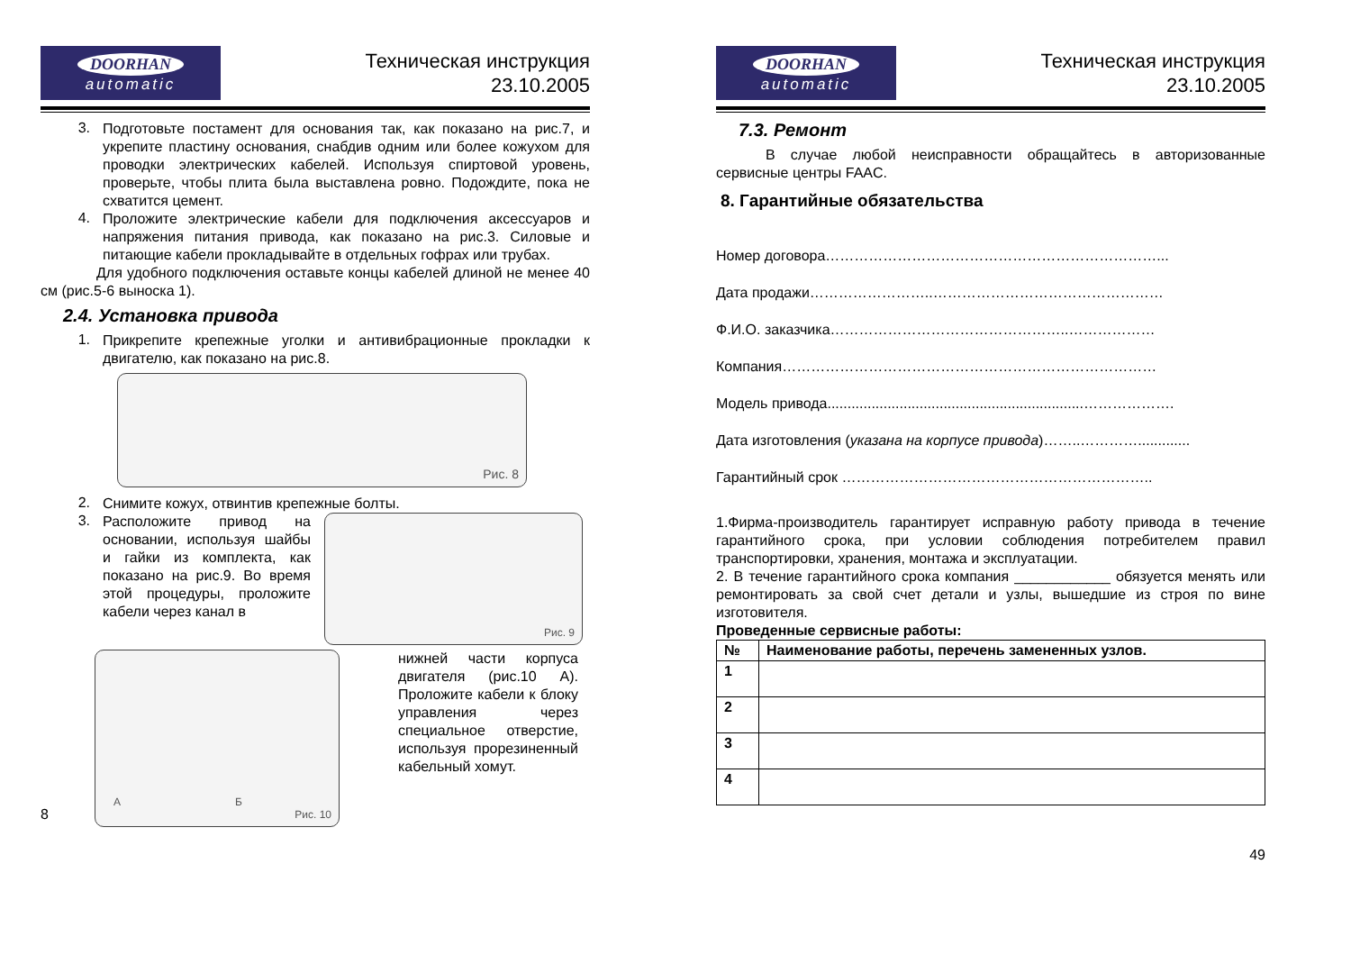DOORHAN
automatic
Техническая инструкция
23.10.2005
3.
Подготовьте постамент для основания так, как показано на рис.7, и укрепите пластину основания, снабдив одним или более кожухом для проводки электрических кабелей. Используя спиртовой уровень, проверьте, чтобы плита была выставлена ровно. Подождите, пока не схватится цемент.
4.
Проложите электрические кабели для подключения аксессуаров и напряжения питания привода, как показано на рис.3. Силовые и питающие кабели прокладывайте в отдельных гофрах или трубах.
Для удобного подключения оставьте концы кабелей длиной не менее 40 см (рис.5-6 выноска 1).
2.4. Установка привода
1.
Прикрепите крепежные уголки и антивибрационные прокладки к двигателю, как показано на рис.8.
Рис. 8
2.
Снимите кожух, отвинтив крепежные болты.
3.
Расположите привод на основании, используя шайбы и гайки из комплекта, как показано на рис.9. Во время этой процедуры, проложите кабели через канал в
Рис. 9
8
А Б
Рис. 10
нижней части корпуса двигателя (рис.10 А). Проложите кабели к блоку управления через специальное отверстие, используя прорезиненный кабельный хомут.
DOORHAN
automatic
Техническая инструкция
23.10.2005
7.3. Ремонт
В случае любой неисправности обращайтесь в авторизованные сервисные центры FAAC.
8. Гарантийные обязательства
Номер договора……………………………………………………………...
Дата продажи……………………..…………………………………………
Ф.И.О. заказчика…………………………………………..………………
Компания……………………………………………………………………
Модель привода................................................................……………….
Дата изготовления (указана на корпусе привода)……..………….............
Гарантийный срок ………………………………………………………..
1.Фирма-производитель гарантирует исправную работу привода в течение гарантийного срока, при условии соблюдения потребителем правил транспортировки, хранения, монтажа и эксплуатации.
2. В течение гарантийного срока компания ____________ обязуется менять или ремонтировать за свой счет детали и узлы, вышедшие из строя по вине изготовителя.
Проведенные сервисные работы:
| № | Наименование работы, перечень замененных узлов. |
| --- | --- |
| 1 | |
| 2 | |
| 3 | |
| 4 | |
49